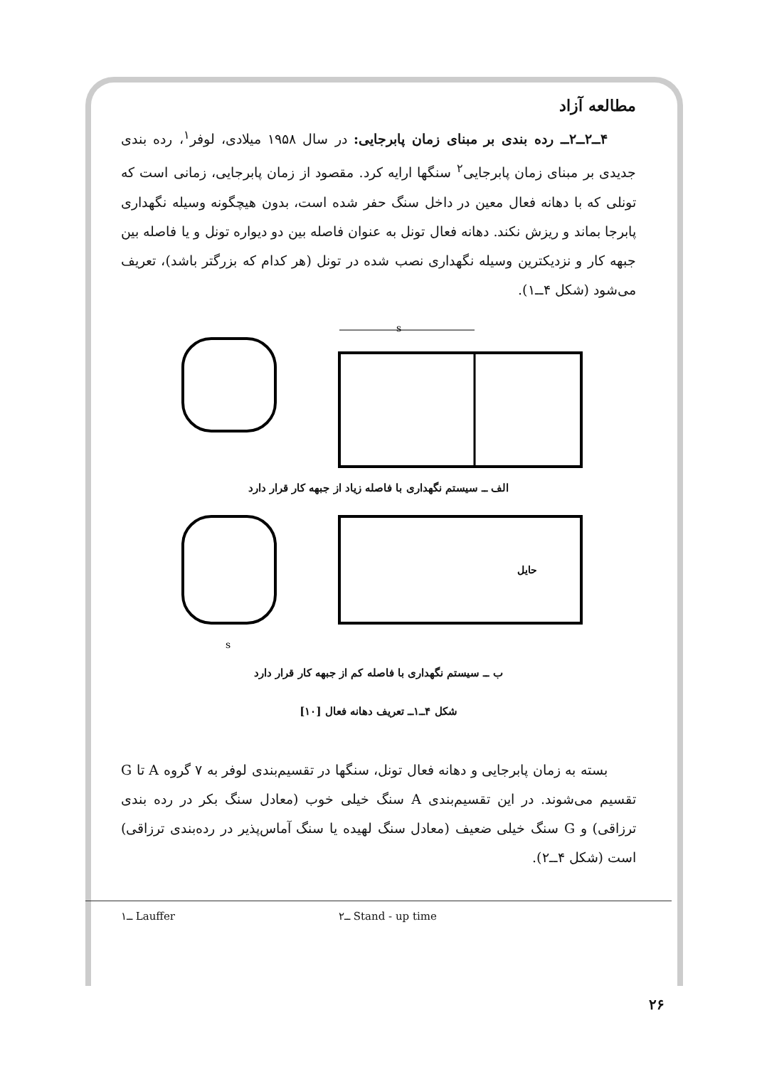مطالعه آزاد
۴ــ۲ــ۲ــ رده بندی بر مبنای زمان پابرجایی: در سال ۱۹۵۸ میلادی، لوفر<sup>۱</sup>، رده بندی جدیدی بر مبنای زمان پابرجایی<sup>۲</sup> سنگها ارایه کرد. مقصود از زمان پابرجایی، زمانی است که تونلی که با دهانه فعال معین در داخل سنگ حفر شده است، بدون هیچگونه وسیله نگهداری پابرجا بماند و ریزش نکند. دهانه فعال تونل به عنوان فاصله بین دو دیواره تونل و یا فاصله بین جبهه کار و نزدیکترین وسیله نگهداری نصب شده در تونل (هر کدام که بزرگتر باشد)، تعریف می‌شود (شکل ۴ــ۱).
s
الف ــ سیستم نگهداری با فاصله زیاد از جبهه کار قرار دارد
s
حایل
ب ــ سیستم نگهداری با فاصله کم از جبهه کار قرار دارد
شکل ۴ــ۱ــ تعریف دهانه فعال [۱۰]
بسته به زمان پابرجایی و دهانه فعال تونل، سنگها در تقسیم‌بندی لوفر به ۷ گروه A تا G تقسیم می‌شوند. در این تقسیم‌بندی A سنگ خیلی خوب (معادل سنگ بکر در رده بندی ترزاقی) و G سنگ خیلی ضعیف (معادل سنگ لهیده یا سنگ آماس‌پذیر در رده‌بندی ترزاقی) است (شکل ۴ــ۲).
۱ــ Lauffer ۲ــ Stand - up time
۲۶